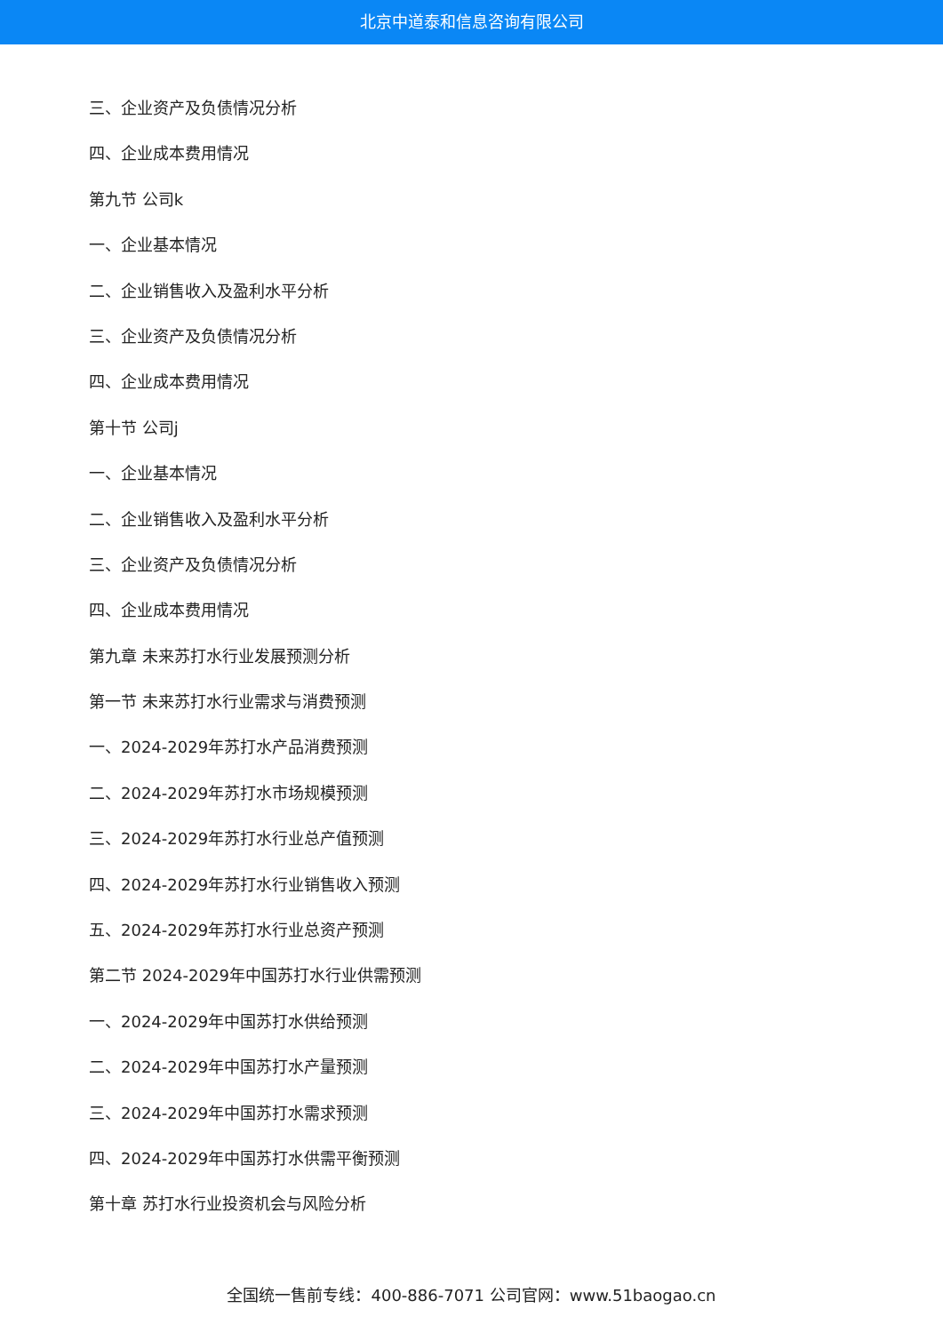北京中道泰和信息咨询有限公司
三、企业资产及负债情况分析
四、企业成本费用情况
第九节 公司k
一、企业基本情况
二、企业销售收入及盈利水平分析
三、企业资产及负债情况分析
四、企业成本费用情况
第十节 公司j
一、企业基本情况
二、企业销售收入及盈利水平分析
三、企业资产及负债情况分析
四、企业成本费用情况
第九章 未来苏打水行业发展预测分析
第一节 未来苏打水行业需求与消费预测
一、2024-2029年苏打水产品消费预测
二、2024-2029年苏打水市场规模预测
三、2024-2029年苏打水行业总产值预测
四、2024-2029年苏打水行业销售收入预测
五、2024-2029年苏打水行业总资产预测
第二节 2024-2029年中国苏打水行业供需预测
一、2024-2029年中国苏打水供给预测
二、2024-2029年中国苏打水产量预测
三、2024-2029年中国苏打水需求预测
四、2024-2029年中国苏打水供需平衡预测
第十章 苏打水行业投资机会与风险分析
全国统一售前专线：400-886-7071 公司官网：www.51baogao.cn